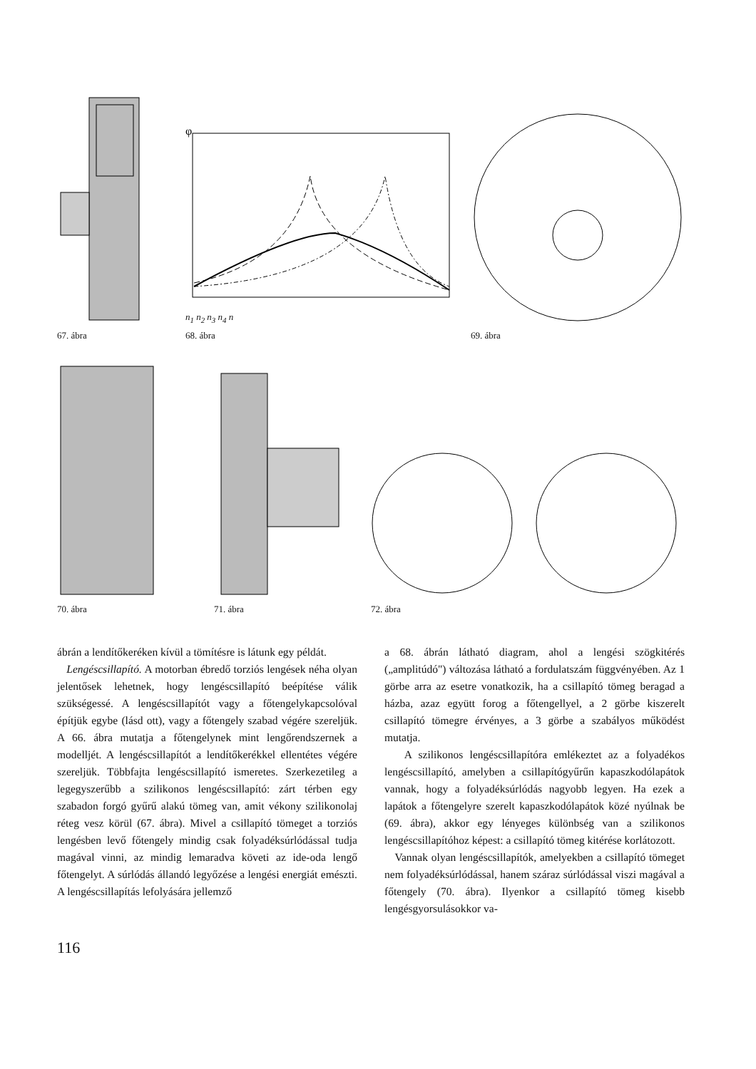67. ábra
φ
n<sub>1</sub> n<sub>2</sub> n<sub>3</sub> n<sub>4</sub> n
68. ábra
69. ábra
70. ábra 71. ábra 72. ábra
ábrán a lendítőkeréken kívül a tömítésre is látunk egy példát.
Lengéscsillapító. A motorban ébredő torziós lengések néha olyan jelentősek lehetnek, hogy lengéscsillapító beépítése válik szükségessé. A lengéscsillapítót vagy a főtengelykapcsolóval építjük egybe (lásd ott), vagy a főtengely szabad végére szereljük. A 66. ábra mutatja a főtengelynek mint lengőrendszernek a modelljét. A lengéscsillapítót a lendítőkerékkel ellentétes végére szereljük. Többfajta lengéscsillapító ismeretes. Szerkezetileg a legegyszerűbb a szilikonos lengéscsillapító: zárt térben egy szabadon forgó gyűrű alakú tömeg van, amit vékony szilikonolaj réteg vesz körül (67. ábra). Mivel a csillapító tömeget a torziós lengésben levő főtengely mindig csak folyadéksúrlódással tudja magával vinni, az mindig lemaradva követi az ide-oda lengő főtengelyt. A súrlódás állandó legyőzése a lengési energiát emészti. A lengéscsillapítás lefolyására jellemző
a 68. ábrán látható diagram, ahol a lengési szögkitérés („amplitúdó") változása látható a fordulatszám függvényében. Az 1 görbe arra az esetre vonatkozik, ha a csillapító tömeg beragad a házba, azaz együtt forog a főtengellyel, a 2 görbe kiszerelt csillapító tömegre érvényes, a 3 görbe a szabályos működést mutatja.
A szilikonos lengéscsillapítóra emlékeztet az a folyadékos lengéscsillapító, amelyben a csillapítógyűrűn kapaszkodólapátok vannak, hogy a folyadéksúrlódás nagyobb legyen. Ha ezek a lapátok a főtengelyre szerelt kapaszkodólapátok közé nyúlnak be (69. ábra), akkor egy lényeges különbség van a szilikonos lengéscsillapítóhoz képest: a csillapító tömeg kitérése korlátozott.
Vannak olyan lengéscsillapítók, amelyekben a csillapító tömeget nem folyadéksúrlódással, hanem száraz súrlódással viszi magával a főtengely (70. ábra). Ilyenkor a csillapító tömeg kisebb lengésgyorsulásokkor va-
116